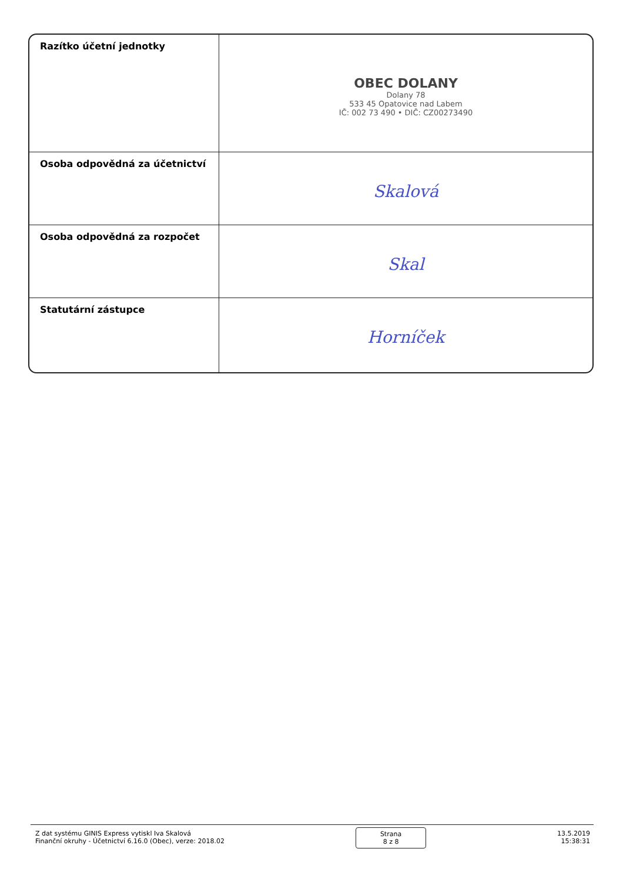| Razítko účetní jednotky | OBEC DOLANY Dolany 78 533 45 Opatovice nad Labem IČ: 002 73 490 • DIČ: CZ00273490 |
| Osoba odpovědná za účetnictví | Skalová |
| Osoba odpovědná za rozpočet | Skal |
| Statutární zástupce | Horníček |
Z dat systému GINIS Express vytiskl Iva Skalová
Finanční okruhy - Účetnictví 6.16.0 (Obec), verze: 2018.02
Strana
8 z 8
13.5.2019
15:38:31